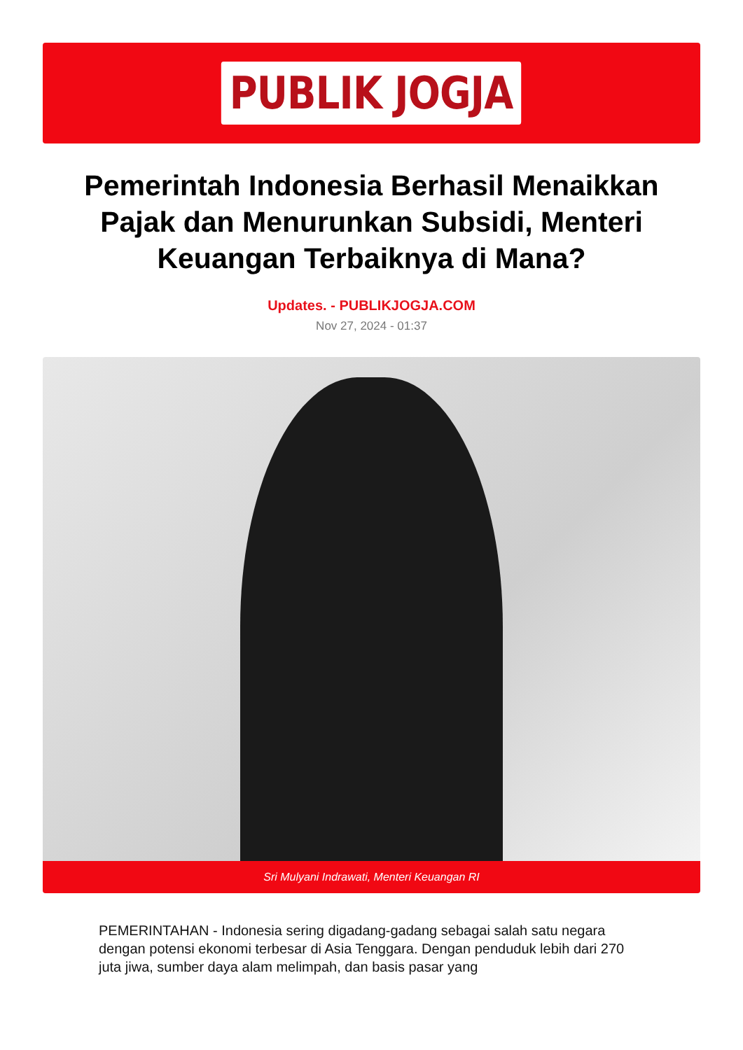PUBLIK JOGJA
Pemerintah Indonesia Berhasil Menaikkan Pajak dan Menurunkan Subsidi, Menteri Keuangan Terbaiknya di Mana?
Updates. - PUBLIKJOGJA.COM
Nov 27, 2024 - 01:37
Sri Mulyani Indrawati, Menteri Keuangan RI
PEMERINTAHAN - Indonesia sering digadang-gadang sebagai salah satu negara dengan potensi ekonomi terbesar di Asia Tenggara. Dengan penduduk lebih dari 270 juta jiwa, sumber daya alam melimpah, dan basis pasar yang